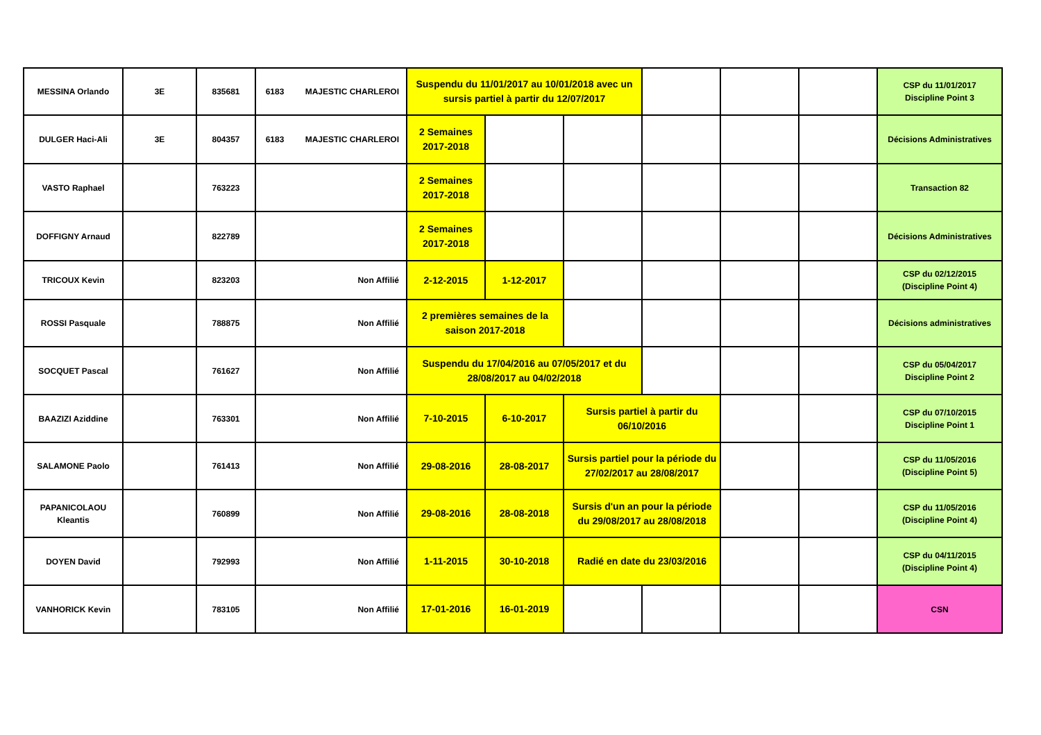| MESSINA Orlando | 3E | 835681 | 6183 | MAJESTIC CHARLEROI | Suspendu du 11/01/2017 au 10/01/2018 avec un sursis partiel à partir du 12/07/2017 | | | | | | CSP du 11/01/2017 Discipline Point 3 |
| DULGER Haci-Ali | 3E | 804357 | 6183 | MAJESTIC CHARLEROI | 2 Semaines 2017-2018 | | | | | | Décisions Administratives |
| VASTO Raphael | | 763223 | | | 2 Semaines 2017-2018 | | | | | | Transaction 82 |
| DOFFIGNY Arnaud | | 822789 | | | 2 Semaines 2017-2018 | | | | | | Décisions Administratives |
| TRICOUX Kevin | | 823203 | | Non Affilié | 2-12-2015 | 1-12-2017 | | | | | CSP du 02/12/2015 (Discipline Point 4) |
| ROSSI Pasquale | | 788875 | | Non Affilié | 2 premières semaines de la saison 2017-2018 | | | | | | Décisions administratives |
| SOCQUET Pascal | | 761627 | | Non Affilié | Suspendu du 17/04/2016 au 07/05/2017 et du 28/08/2017 au 04/02/2018 | | | | | | CSP du 05/04/2017 Discipline Point 2 |
| BAAZIZI Aziddine | | 763301 | | Non Affilié | 7-10-2015 | 6-10-2017 | Sursis partiel à partir du 06/10/2016 | | | | CSP du 07/10/2015 Discipline Point 1 |
| SALAMONE Paolo | | 761413 | | Non Affilié | 29-08-2016 | 28-08-2017 | Sursis partiel pour la période du 27/02/2017 au 28/08/2017 | | | | CSP du 11/05/2016 (Discipline Point 5) |
| PAPANICOLAOU Kleantis | | 760899 | | Non Affilié | 29-08-2016 | 28-08-2018 | Sursis d'un an pour la période du 29/08/2017 au 28/08/2018 | | | | CSP du 11/05/2016 (Discipline Point 4) |
| DOYEN David | | 792993 | | Non Affilié | 1-11-2015 | 30-10-2018 | Radié en date du 23/03/2016 | | | | CSP du 04/11/2015 (Discipline Point 4) |
| VANHORICK Kevin | | 783105 | | Non Affilié | 17-01-2016 | 16-01-2019 | | | | | CSN |